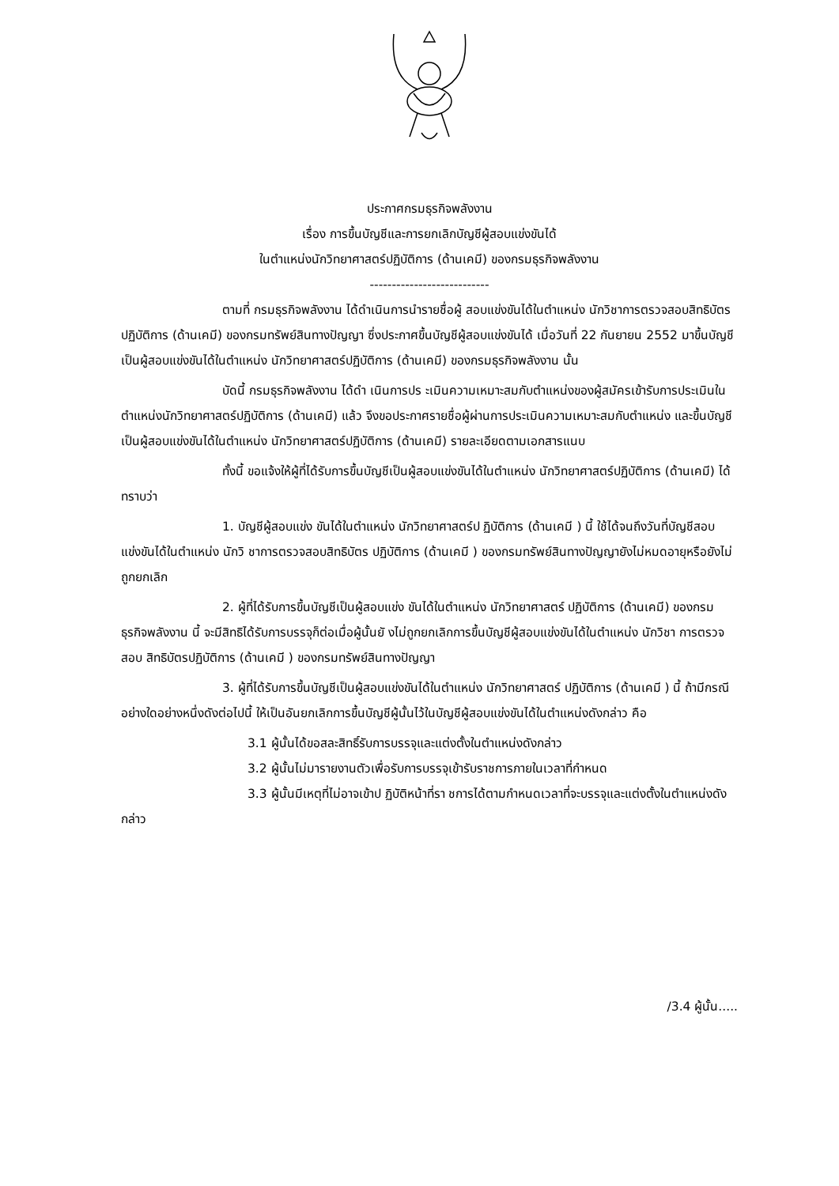ประกาศกรมธุรกิจพลังงาน
เรื่อง การขึ้นบัญชีและการยกเลิกบัญชีผู้สอบแข่งขันได้
ในตำแหน่งนักวิทยาศาสตร์ปฏิบัติการ (ด้านเคมี) ของกรมธุรกิจพลังงาน
---------------------------
ตามที่ กรมธุรกิจพลังงาน ได้ดำเนินการนำรายชื่อผู้ สอบแข่งขันได้ในตำแหน่ง นักวิชาการตรวจสอบสิทธิบัตรปฏิบัติการ (ด้านเคมี) ของกรมทรัพย์สินทางปัญญา ซึ่งประกาศขึ้นบัญชีผู้สอบแข่งขันได้ เมื่อวันที่ 22 กันยายน 2552 มาขึ้นบัญชีเป็นผู้สอบแข่งขันได้ในตำแหน่ง นักวิทยาศาสตร์ปฏิบัติการ (ด้านเคมี) ของกรมธุรกิจพลังงาน นั้น
บัดนี้ กรมธุรกิจพลังงาน ได้ดำ เนินการปร ะเมินความเหมาะสมกับตำแหน่งของผู้สมัครเข้ารับการประเมินในตำแหน่งนักวิทยาศาสตร์ปฏิบัติการ (ด้านเคมี) แล้ว จึงขอประกาศรายชื่อผู้ผ่านการประเมินความเหมาะสมกับตำแหน่ง และขึ้นบัญชีเป็นผู้สอบแข่งขันได้ในตำแหน่ง นักวิทยาศาสตร์ปฏิบัติการ (ด้านเคมี) รายละเอียดตามเอกสารแนบ
ทั้งนี้ ขอแจ้งให้ผู้ที่ได้รับการขึ้นบัญชีเป็นผู้สอบแข่งขันได้ในตำแหน่ง นักวิทยาศาสตร์ปฏิบัติการ (ด้านเคมี) ได้ทราบว่า
1. บัญชีผู้สอบแข่ง ขันได้ในตำแหน่ง นักวิทยาศาสตร์ป ฏิบัติการ (ด้านเคมี ) นี้ ใช้ได้จนถึงวันที่บัญชีสอบแข่งขันได้ในตำแหน่ง นักวิ ชาการตรวจสอบสิทธิบัตร ปฏิบัติการ (ด้านเคมี ) ของกรมทรัพย์สินทางปัญญายังไม่หมดอายุหรือยังไม่ถูกยกเลิก
2. ผู้ที่ได้รับการขึ้นบัญชีเป็นผู้สอบแข่ง ขันได้ในตำแหน่ง นักวิทยาศาสตร์ ปฏิบัติการ (ด้านเคมี) ของกรมธุรกิจพลังงาน นี้ จะมีสิทธิได้รับการบรรจุก็ต่อเมื่อผู้นั้นยั งไม่ถูกยกเลิกการขึ้นบัญชีผู้สอบแข่งขันได้ในตำแหน่ง นักวิชา การตรวจสอบ สิทธิบัตรปฏิบัติการ (ด้านเคมี ) ของกรมทรัพย์สินทางปัญญา
3. ผู้ที่ได้รับการขึ้นบัญชีเป็นผู้สอบแข่งขันได้ในตำแหน่ง นักวิทยาศาสตร์ ปฏิบัติการ (ด้านเคมี ) นี้ ถ้ามีกรณีอย่างใดอย่างหนึ่งดังต่อไปนี้ ให้เป็นอันยกเลิกการขึ้นบัญชีผู้นั้นไว้ในบัญชีผู้สอบแข่งขันได้ในตำแหน่งดังกล่าว คือ
3.1 ผู้นั้นได้ขอสละสิทธิ์รับการบรรจุและแต่งตั้งในตำแหน่งดังกล่าว
3.2 ผู้นั้นไม่มารายงานตัวเพื่อรับการบรรจุเข้ารับราชการภายในเวลาที่กำหนด
3.3 ผู้นั้นมีเหตุที่ไม่อาจเข้าป ฏิบัติหน้าที่รา ชการได้ตามกำหนดเวลาที่จะบรรจุและแต่งตั้งในตำแหน่งดังกล่าว
/3.4 ผู้นั้น.....